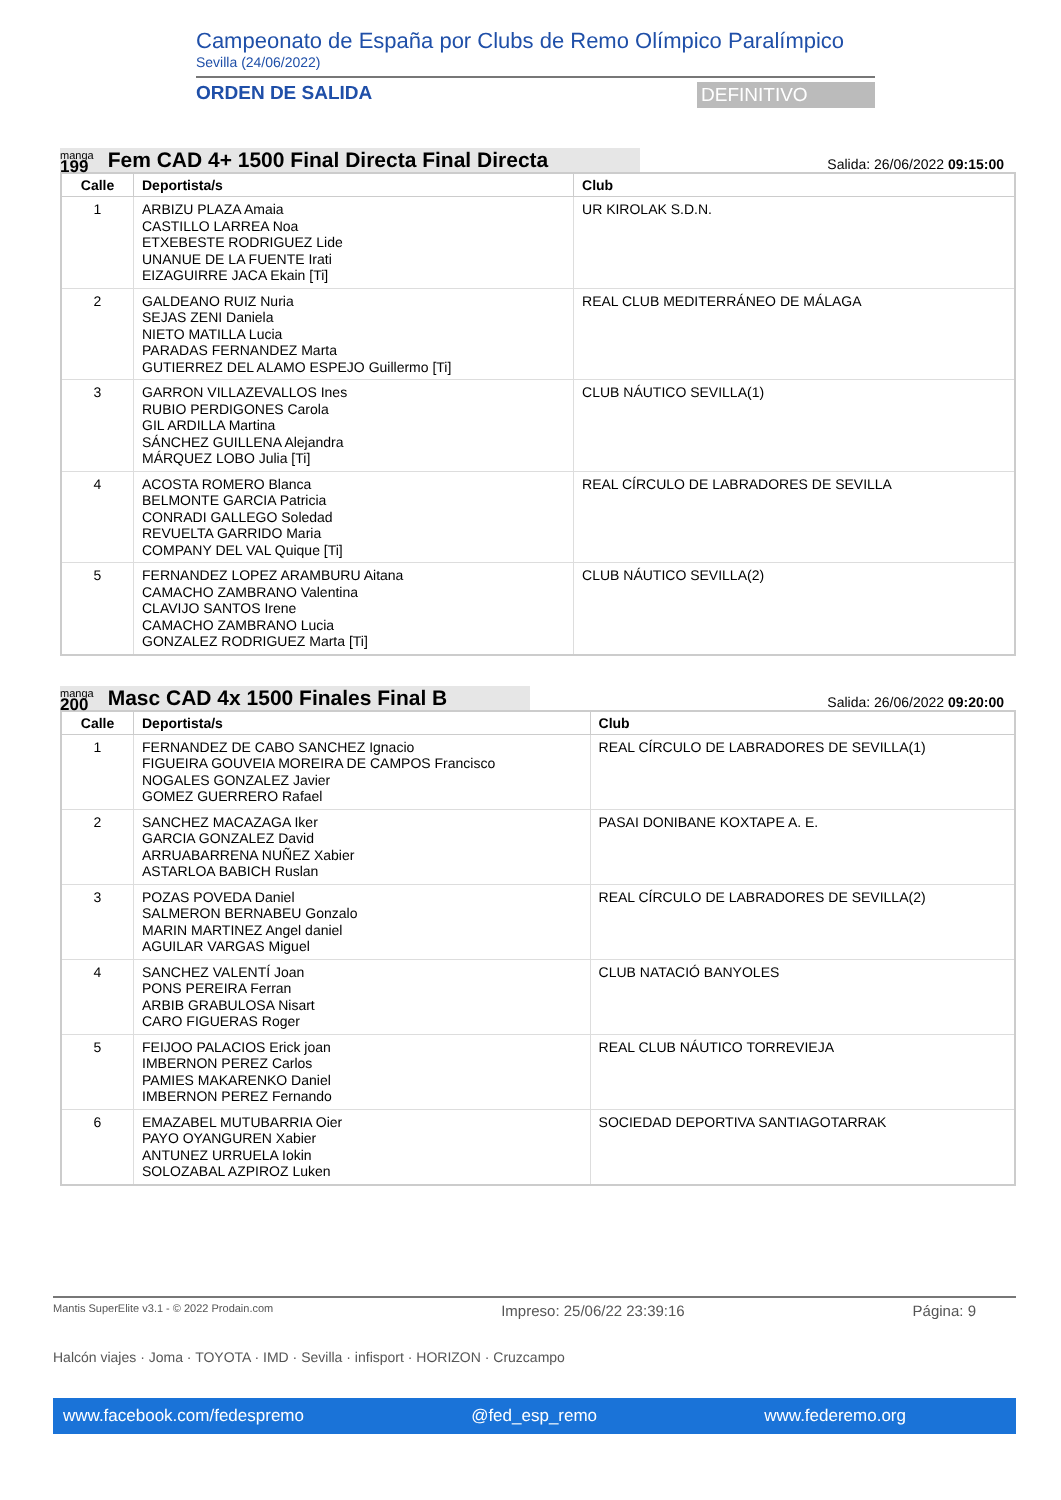Campeonato de España por Clubs de Remo Olímpico Paralímpico
Sevilla (24/06/2022)
ORDEN DE SALIDA DEFINITIVO
manga
199
Fem CAD 4+ 1500 Final Directa Final Directa
Salida: 26/06/2022 09:15:00
| Calle | Deportista/s | Club |
| --- | --- | --- |
| 1 | ARBIZU PLAZA Amaia CASTILLO LARREA Noa ETXEBESTE RODRIGUEZ Lide UNANUE DE LA FUENTE Irati EIZAGUIRRE JACA Ekain [Ti] | UR KIROLAK S.D.N. |
| 2 | GALDEANO RUIZ Nuria SEJAS ZENI Daniela NIETO MATILLA Lucia PARADAS FERNANDEZ Marta GUTIERREZ DEL ALAMO ESPEJO Guillermo [Ti] | REAL CLUB MEDITERRÁNEO DE MÁLAGA |
| 3 | GARRON VILLAZEVALLOS Ines RUBIO PERDIGONES Carola GIL ARDILLA Martina SÁNCHEZ GUILLENA Alejandra MÁRQUEZ LOBO Julia [Ti] | CLUB NÁUTICO SEVILLA(1) |
| 4 | ACOSTA ROMERO Blanca BELMONTE GARCIA Patricia CONRADI GALLEGO Soledad REVUELTA GARRIDO Maria COMPANY DEL VAL Quique [Ti] | REAL CÍRCULO DE LABRADORES DE SEVILLA |
| 5 | FERNANDEZ LOPEZ ARAMBURU Aitana CAMACHO ZAMBRANO Valentina CLAVIJO SANTOS Irene CAMACHO ZAMBRANO Lucia GONZALEZ RODRIGUEZ Marta [Ti] | CLUB NÁUTICO SEVILLA(2) |
manga
200
Masc CAD 4x 1500 Finales Final B
Salida: 26/06/2022 09:20:00
| Calle | Deportista/s | Club |
| --- | --- | --- |
| 1 | FERNANDEZ DE CABO SANCHEZ Ignacio FIGUEIRA GOUVEIA MOREIRA DE CAMPOS Francisco NOGALES GONZALEZ Javier GOMEZ GUERRERO Rafael | REAL CÍRCULO DE LABRADORES DE SEVILLA(1) |
| 2 | SANCHEZ MACAZAGA Iker GARCIA GONZALEZ David ARRUABARRENA NUÑEZ Xabier ASTARLOA BABICH Ruslan | PASAI DONIBANE KOXTAPE A. E. |
| 3 | POZAS POVEDA Daniel SALMERON BERNABEU Gonzalo MARIN MARTINEZ Angel daniel AGUILAR VARGAS Miguel | REAL CÍRCULO DE LABRADORES DE SEVILLA(2) |
| 4 | SANCHEZ VALENTÍ Joan PONS PEREIRA Ferran ARBIB GRABULOSA Nisart CARO FIGUERAS Roger | CLUB NATACIÓ BANYOLES |
| 5 | FEIJOO PALACIOS Erick joan IMBERNON PEREZ Carlos PAMIES MAKARENKO Daniel IMBERNON PEREZ Fernando | REAL CLUB NÁUTICO TORREVIEJA |
| 6 | EMAZABEL MUTUBARRIA Oier PAYO OYANGUREN Xabier ANTUNEZ URRUELA Iokin SOLOZABAL AZPIROZ Luken | SOCIEDAD DEPORTIVA SANTIAGOTARRAK |
Mantis SuperElite v3.1 - © 2022 Prodain.com Impreso: 25/06/22 23:39:16 Página: 9
Halcón viajes · Joma · TOYOTA · IMD · Sevilla · infisport · HORIZON · Cruzcampo
www.facebook.com/fedespremo @fed_esp_remo www.federemo.org